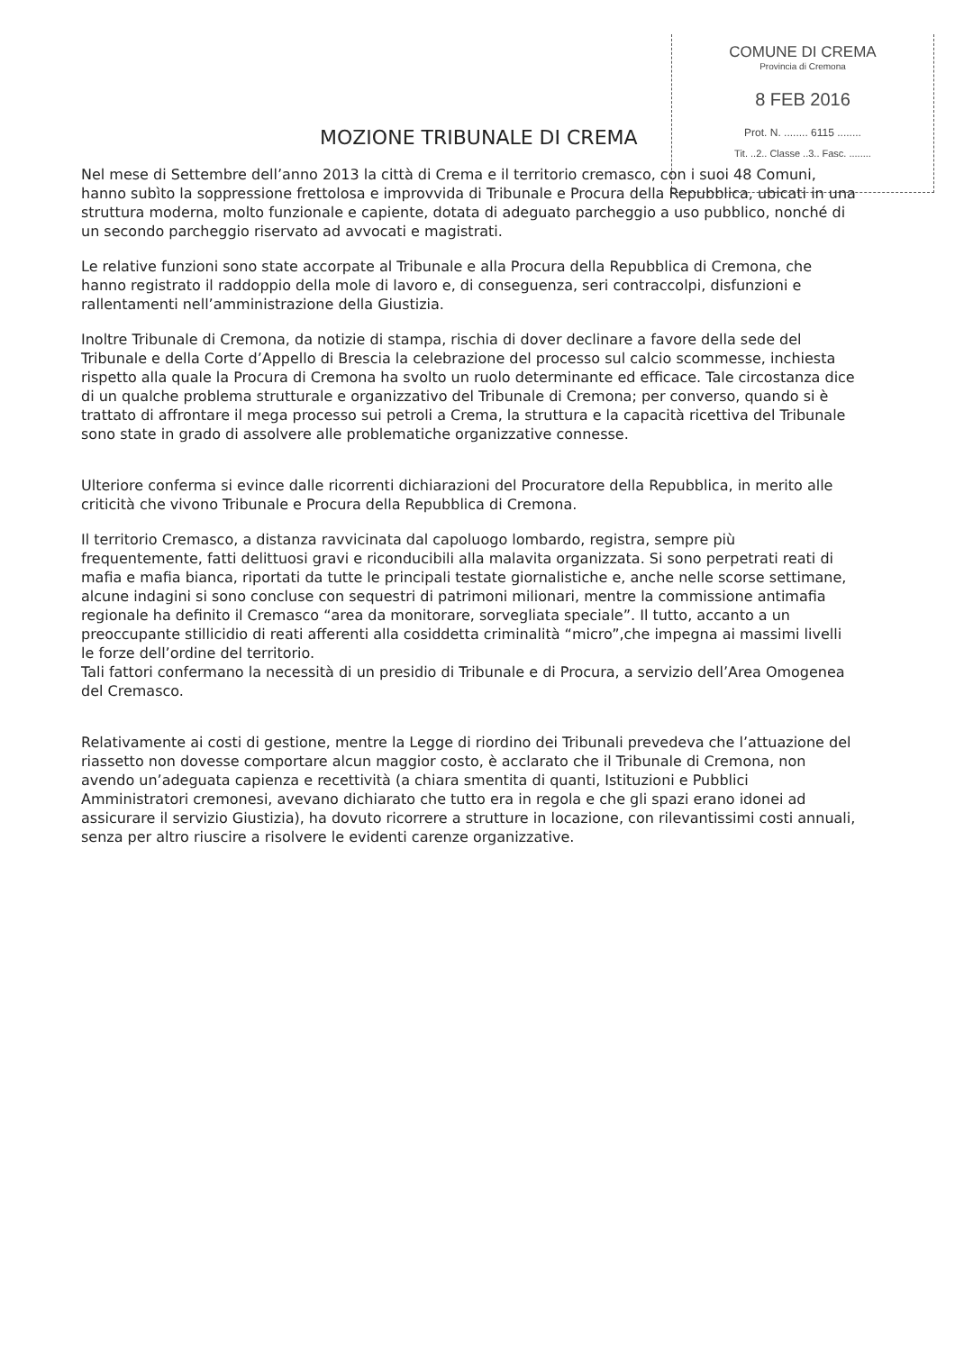COMUNE DI CREMA
Provincia di Cremona
8 FEB 2016
Prot. N. ........ 6115 ........
Tit. ..2.. Classe ..3.. Fasc. ........
MOZIONE TRIBUNALE DI CREMA
Nel mese di Settembre dell’anno 2013 la città di Crema e il territorio cremasco, con i suoi 48 Comuni, hanno subìto la soppressione frettolosa e improvvida di Tribunale e Procura della Repubblica, ubicati in una struttura moderna, molto funzionale e capiente, dotata di adeguato parcheggio a uso pubblico, nonché di un secondo parcheggio riservato ad avvocati e magistrati.
Le relative funzioni sono state accorpate al Tribunale e alla Procura della Repubblica di Cremona, che hanno registrato il raddoppio della mole di lavoro e, di conseguenza, seri contraccolpi, disfunzioni e rallentamenti nell’amministrazione della Giustizia.
Inoltre Tribunale di Cremona, da notizie di stampa, rischia di dover declinare a favore della sede del Tribunale e della Corte d’Appello di Brescia la celebrazione del processo sul calcio scommesse, inchiesta rispetto alla quale la Procura di Cremona ha svolto un ruolo determinante ed efficace. Tale circostanza dice di un qualche problema strutturale e organizzativo del Tribunale di Cremona; per converso, quando si è trattato di affrontare il mega processo sui petroli a Crema, la struttura e la capacità ricettiva del Tribunale sono state in grado di assolvere alle problematiche organizzative connesse.
Ulteriore conferma si evince dalle ricorrenti dichiarazioni del Procuratore della Repubblica, in merito alle criticità che vivono Tribunale e Procura della Repubblica di Cremona.
Il territorio Cremasco, a distanza ravvicinata dal capoluogo lombardo, registra, sempre più frequentemente, fatti delittuosi gravi e riconducibili alla malavita organizzata. Si sono perpetrati reati di mafia e mafia bianca, riportati da tutte le principali testate giornalistiche e, anche nelle scorse settimane, alcune indagini si sono concluse con sequestri di patrimoni milionari, mentre la commissione antimafia regionale ha definito il Cremasco “area da monitorare, sorvegliata speciale”. Il tutto, accanto a un preoccupante stillicidio di reati afferenti alla cosiddetta criminalità “micro”,che impegna ai massimi livelli le forze dell’ordine del territorio.
Tali fattori confermano la necessità di un presidio di Tribunale e di Procura, a servizio dell’Area Omogenea del Cremasco.
Relativamente ai costi di gestione, mentre la Legge di riordino dei Tribunali prevedeva che l’attuazione del riassetto non dovesse comportare alcun maggior costo, è acclarato che il Tribunale di Cremona, non avendo un’adeguata capienza e recettività (a chiara smentita di quanti, Istituzioni e Pubblici Amministratori cremonesi, avevano dichiarato che tutto era in regola e che gli spazi erano idonei ad assicurare il servizio Giustizia), ha dovuto ricorrere a strutture in locazione, con rilevantissimi costi annuali, senza per altro riuscire a risolvere le evidenti carenze organizzative.